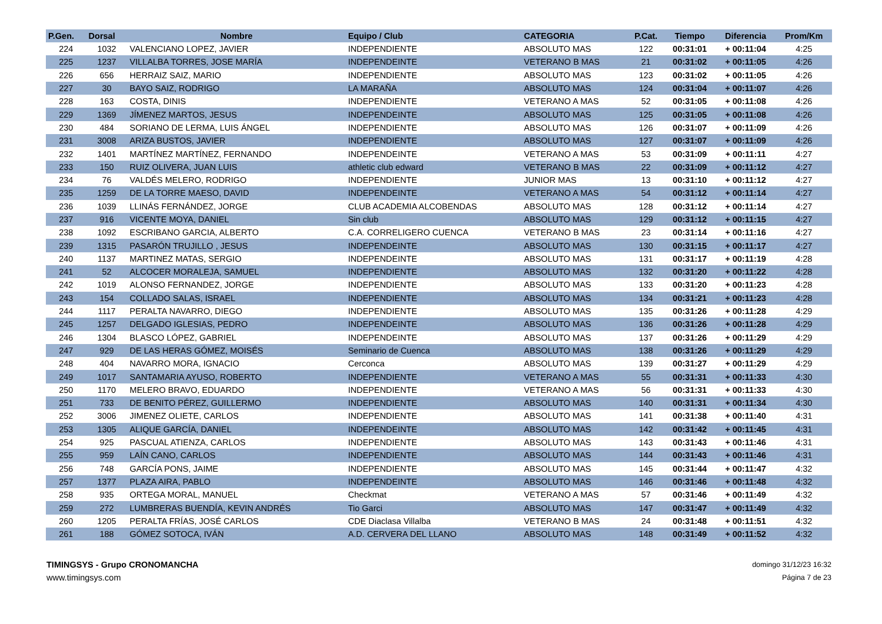| P.Gen. | Dorsal | Nombre | Equipo / Club | CATEGORIA | P.Cat. | Tiempo | Diferencia | Prom/Km |
| --- | --- | --- | --- | --- | --- | --- | --- | --- |
| 224 | 1032 | VALENCIANO LOPEZ, JAVIER | INDEPENDIENTE | ABSOLUTO MAS | 122 | 00:31:01 | + 00:11:04 | 4:25 |
| 225 | 1237 | VILLALBA TORRES, JOSE MARÍA | INDEPENDEINTE | VETERANO B MAS | 21 | 00:31:02 | + 00:11:05 | 4:26 |
| 226 | 656 | HERRAIZ SAIZ, MARIO | INDEPENDIENTE | ABSOLUTO MAS | 123 | 00:31:02 | + 00:11:05 | 4:26 |
| 227 | 30 | BAYO SAIZ, RODRIGO | LA MARAÑA | ABSOLUTO MAS | 124 | 00:31:04 | + 00:11:07 | 4:26 |
| 228 | 163 | COSTA, DINIS | INDEPENDIENTE | VETERANO A MAS | 52 | 00:31:05 | + 00:11:08 | 4:26 |
| 229 | 1369 | JÍMENEZ MARTOS, JESUS | INDEPENDEINTE | ABSOLUTO MAS | 125 | 00:31:05 | + 00:11:08 | 4:26 |
| 230 | 484 | SORIANO DE LERMA, LUIS ÁNGEL | INDEPENDIENTE | ABSOLUTO MAS | 126 | 00:31:07 | + 00:11:09 | 4:26 |
| 231 | 3008 | ARIZA BUSTOS, JAVIER | INDEPENDIENTE | ABSOLUTO MAS | 127 | 00:31:07 | + 00:11:09 | 4:26 |
| 232 | 1401 | MARTÍNEZ MARTÍNEZ, FERNANDO | INDEPENDEINTE | VETERANO A MAS | 53 | 00:31:09 | + 00:11:11 | 4:27 |
| 233 | 150 | RUIZ OLIVERA, JUAN LUIS | athletic club edward | VETERANO B MAS | 22 | 00:31:09 | + 00:11:12 | 4:27 |
| 234 | 76 | VALDÉS MELERO, RODRIGO | INDEPENDIENTE | JUNIOR MAS | 13 | 00:31:10 | + 00:11:12 | 4:27 |
| 235 | 1259 | DE LA TORRE MAESO, DAVID | INDEPENDEINTE | VETERANO A MAS | 54 | 00:31:12 | + 00:11:14 | 4:27 |
| 236 | 1039 | LLINÁS FERNÁNDEZ, JORGE | CLUB ACADEMIA ALCOBENDAS | ABSOLUTO MAS | 128 | 00:31:12 | + 00:11:14 | 4:27 |
| 237 | 916 | VICENTE MOYA, DANIEL | Sin club | ABSOLUTO MAS | 129 | 00:31:12 | + 00:11:15 | 4:27 |
| 238 | 1092 | ESCRIBANO GARCIA, ALBERTO | C.A. CORRELIGERO CUENCA | VETERANO B MAS | 23 | 00:31:14 | + 00:11:16 | 4:27 |
| 239 | 1315 | PASARÓN TRUJILLO , JESUS | INDEPENDEINTE | ABSOLUTO MAS | 130 | 00:31:15 | + 00:11:17 | 4:27 |
| 240 | 1137 | MARTINEZ MATAS, SERGIO | INDEPENDEINTE | ABSOLUTO MAS | 131 | 00:31:17 | + 00:11:19 | 4:28 |
| 241 | 52 | ALCOCER MORALEJA, SAMUEL | INDEPENDIENTE | ABSOLUTO MAS | 132 | 00:31:20 | + 00:11:22 | 4:28 |
| 242 | 1019 | ALONSO FERNANDEZ, JORGE | INDEPENDIENTE | ABSOLUTO MAS | 133 | 00:31:20 | + 00:11:23 | 4:28 |
| 243 | 154 | COLLADO SALAS, ISRAEL | INDEPENDIENTE | ABSOLUTO MAS | 134 | 00:31:21 | + 00:11:23 | 4:28 |
| 244 | 1117 | PERALTA NAVARRO, DIEGO | INDEPENDIENTE | ABSOLUTO MAS | 135 | 00:31:26 | + 00:11:28 | 4:29 |
| 245 | 1257 | DELGADO IGLESIAS, PEDRO | INDEPENDEINTE | ABSOLUTO MAS | 136 | 00:31:26 | + 00:11:28 | 4:29 |
| 246 | 1304 | BLASCO LÓPEZ, GABRIEL | INDEPENDEINTE | ABSOLUTO MAS | 137 | 00:31:26 | + 00:11:29 | 4:29 |
| 247 | 929 | DE LAS HERAS GÓMEZ, MOISÉS | Seminario de Cuenca | ABSOLUTO MAS | 138 | 00:31:26 | + 00:11:29 | 4:29 |
| 248 | 404 | NAVARRO MORA, IGNACIO | Cerconca | ABSOLUTO MAS | 139 | 00:31:27 | + 00:11:29 | 4:29 |
| 249 | 1017 | SANTAMARIA AYUSO, ROBERTO | INDEPENDIENTE | VETERANO A MAS | 55 | 00:31:31 | + 00:11:33 | 4:30 |
| 250 | 1170 | MELERO BRAVO, EDUARDO | INDEPENDIENTE | VETERANO A MAS | 56 | 00:31:31 | + 00:11:33 | 4:30 |
| 251 | 733 | DE BENITO PÉREZ, GUILLERMO | INDEPENDIENTE | ABSOLUTO MAS | 140 | 00:31:31 | + 00:11:34 | 4:30 |
| 252 | 3006 | JIMENEZ OLIETE, CARLOS | INDEPENDIENTE | ABSOLUTO MAS | 141 | 00:31:38 | + 00:11:40 | 4:31 |
| 253 | 1305 | ALIQUE GARCÍA, DANIEL | INDEPENDEINTE | ABSOLUTO MAS | 142 | 00:31:42 | + 00:11:45 | 4:31 |
| 254 | 925 | PASCUAL ATIENZA, CARLOS | INDEPENDIENTE | ABSOLUTO MAS | 143 | 00:31:43 | + 00:11:46 | 4:31 |
| 255 | 959 | LAÍN CANO, CARLOS | INDEPENDIENTE | ABSOLUTO MAS | 144 | 00:31:43 | + 00:11:46 | 4:31 |
| 256 | 748 | GARCÍA PONS, JAIME | INDEPENDIENTE | ABSOLUTO MAS | 145 | 00:31:44 | + 00:11:47 | 4:32 |
| 257 | 1377 | PLAZA AIRA, PABLO | INDEPENDEINTE | ABSOLUTO MAS | 146 | 00:31:46 | + 00:11:48 | 4:32 |
| 258 | 935 | ORTEGA MORAL, MANUEL | Checkmat | VETERANO A MAS | 57 | 00:31:46 | + 00:11:49 | 4:32 |
| 259 | 272 | LUMBRERAS BUENDÍA, KEVIN ANDRÉS | Tio Garci | ABSOLUTO MAS | 147 | 00:31:47 | + 00:11:49 | 4:32 |
| 260 | 1205 | PERALTA FRÍAS, JOSÉ CARLOS | CDE Diaclasa Villalba | VETERANO B MAS | 24 | 00:31:48 | + 00:11:51 | 4:32 |
| 261 | 188 | GÓMEZ SOTOCA, IVÁN | A.D. CERVERA DEL LLANO | ABSOLUTO MAS | 148 | 00:31:49 | + 00:11:52 | 4:32 |
TIMINGSYS - Grupo CRONOMANCHA
www.timingsys.com
domingo 31/12/23 16:32
Página 7 de 23